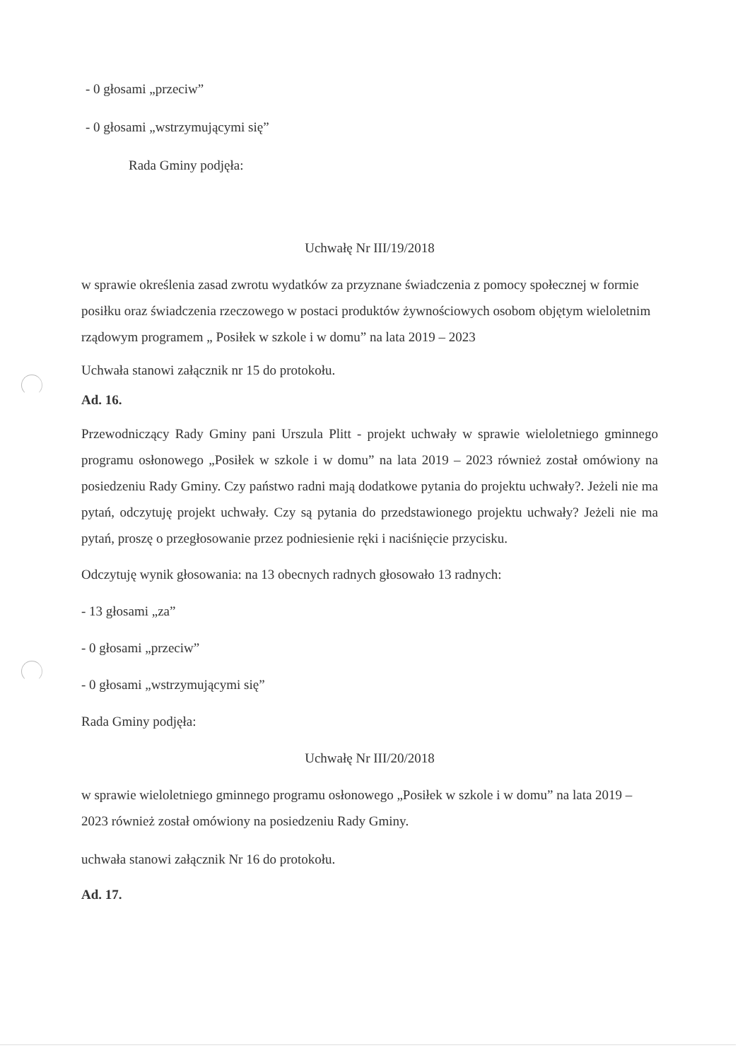- 0 głosami „przeciw”
- 0 głosami „wstrzymującymi się”
Rada Gminy podjęła:
Uchwałę Nr III/19/2018
w sprawie określenia zasad zwrotu wydatków za przyznane świadczenia z pomocy społecznej w formie posiłku oraz świadczenia rzeczowego w postaci produktów żywnościowych osobom objętym wieloletnim rządowym programem „ Posiłek w szkole i w domu” na lata 2019 – 2023
Uchwała stanowi załącznik nr 15 do protokołu.
Ad. 16.
Przewodniczący Rady Gminy pani Urszula Plitt - projekt uchwały w sprawie wieloletniego gminnego programu osłonowego „Posiłek w szkole i w domu” na lata 2019 – 2023 również został omówiony na posiedzeniu Rady Gminy. Czy państwo radni mają dodatkowe pytania do projektu uchwały?. Jeżeli nie ma pytań, odczytuję projekt uchwały. Czy są pytania do przedstawionego projektu uchwały? Jeżeli nie ma pytań, proszę o przegłosowanie przez podniesienie ręki i naciśnięcie przycisku.
Odczytuję wynik głosowania: na 13 obecnych radnych głosowało 13 radnych:
- 13 głosami „za”
- 0 głosami „przeciw”
- 0 głosami „wstrzymującymi się”
Rada Gminy podjęła:
Uchwałę Nr III/20/2018
w sprawie wieloletniego gminnego programu osłonowego „Posiłek w szkole i w domu” na lata 2019 – 2023 również został omówiony na posiedzeniu Rady Gminy.
uchwała stanowi załącznik Nr 16 do protokołu.
Ad. 17.